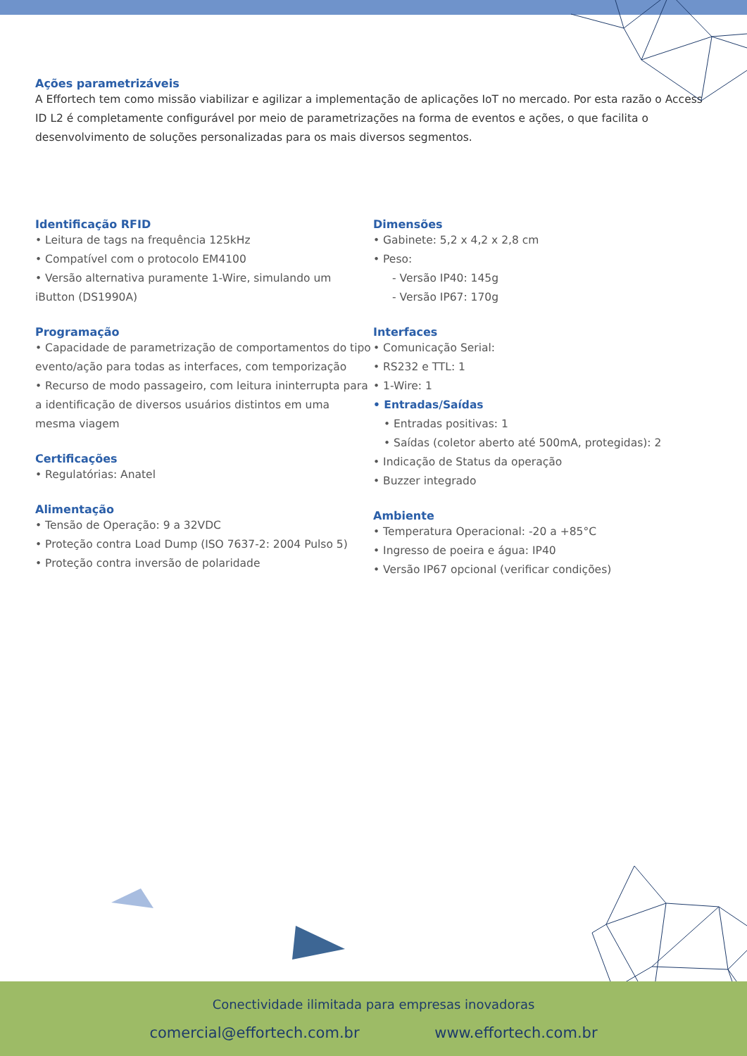Ações parametrizáveis
A Effortech tem como missão viabilizar e agilizar a implementação de aplicações IoT no mercado. Por esta razão o Access ID L2 é completamente configurável por meio de parametrizações na forma de eventos e ações, o que facilita o desenvolvimento de soluções personalizadas para os mais diversos segmentos.
Identificação RFID
• Leitura de tags na frequência 125kHz
• Compatível com o protocolo EM4100
• Versão alternativa puramente 1-Wire, simulando um iButton (DS1990A)
Programação
• Capacidade de parametrização de comportamentos do tipo evento/ação para todas as interfaces, com temporização
• Recurso de modo passageiro, com leitura ininterrupta para a identificação de diversos usuários distintos em uma mesma viagem
Certificações
• Regulatórias: Anatel
Alimentação
• Tensão de Operação: 9 a 32VDC
• Proteção contra Load Dump (ISO 7637-2: 2004 Pulso 5)
• Proteção contra inversão de polaridade
Dimensões
• Gabinete: 5,2 x 4,2 x 2,8 cm
• Peso:
- Versão IP40: 145g
- Versão IP67: 170g
Interfaces
• Comunicação Serial:
• RS232 e TTL: 1
• 1-Wire: 1
• Entradas/Saídas
• Entradas positivas: 1
• Saídas (coletor aberto até 500mA, protegidas): 2
• Indicação de Status da operação
• Buzzer integrado
Ambiente
• Temperatura Operacional: -20 a +85°C
• Ingresso de poeira e água: IP40
• Versão IP67 opcional (verificar condições)
Conectividade ilimitada para empresas inovadoras
comercial@effortech.com.br www.effortech.com.br